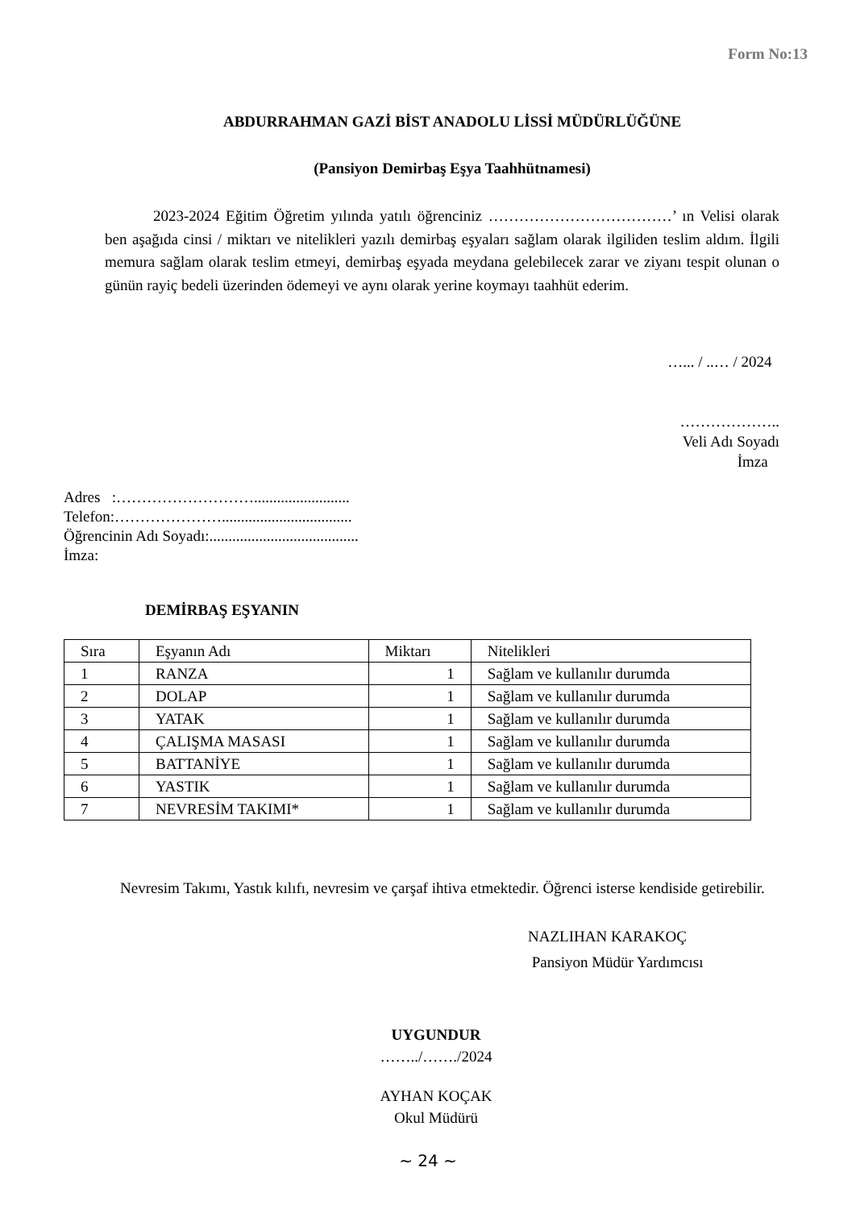Form No:13
ABDURRAHMAN GAZİ BİST ANADOLU LİSSİ MÜDÜRLÜĞÜNE
(Pansiyon Demirbaş Eşya Taahhütnamesi)
2023-2024 Eğitim Öğretim yılında yatılı öğrenciniz ………………………………’ ın Velisi olarak ben aşağıda cinsi / miktarı ve nitelikleri yazılı demirbaş eşyaları sağlam olarak ilgiliden teslim aldım. İlgili memura sağlam olarak teslim etmeyi, demirbaş eşyada meydana gelebilecek zarar ve ziyanı tespit olunan o günün rayiç bedeli üzerinden ödemeyi ve aynı olarak yerine koymayı taahhüt ederim.
…... / ..… / 2024
………………..
Veli Adı Soyadı
İmza
Adres :……………………….........................
Telefon:…………………..................................
Öğrencinin Adı Soyadı:.......................................
İmza:
DEMİRBAŞ EŞYANIN
| Sıra | Eşyanın Adı | Miktarı | Nitelikleri |
| --- | --- | --- | --- |
| 1 | RANZA | 1 | Sağlam ve kullanılır durumda |
| 2 | DOLAP | 1 | Sağlam ve kullanılır durumda |
| 3 | YATAK | 1 | Sağlam ve kullanılır durumda |
| 4 | ÇALIŞMA MASASI | 1 | Sağlam ve kullanılır durumda |
| 5 | BATTANİYE | 1 | Sağlam ve kullanılır durumda |
| 6 | YASTIK | 1 | Sağlam ve kullanılır durumda |
| 7 | NEVRESİM TAKIMI* | 1 | Sağlam ve kullanılır durumda |
Nevresim Takımı, Yastık kılıfı, nevresim ve çarşaf ihtiva etmektedir. Öğrenci isterse kendiside getirebilir.
NAZLIHAN KARAKOÇ
Pansiyon Müdür Yardımcısı
UYGUNDUR
……../……./2024
AYHAN KOÇAK
Okul Müdürü
~ 24 ~